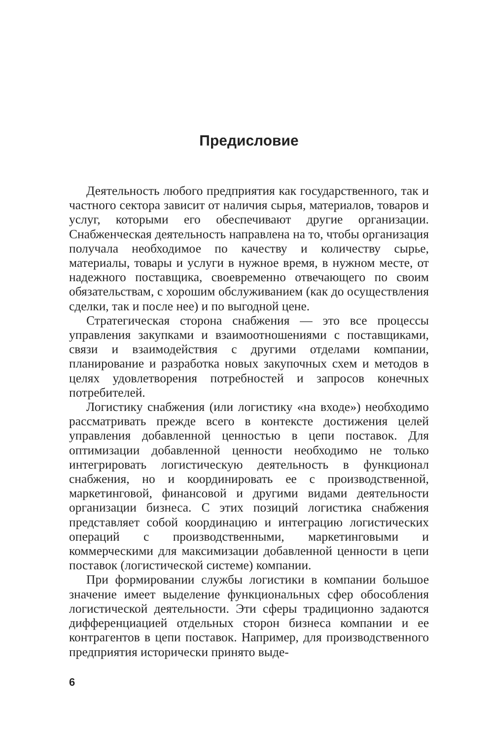Предисловие
Деятельность любого предприятия как государственного, так и частного сектора зависит от наличия сырья, материалов, товаров и услуг, которыми его обеспечивают другие организации. Снабженческая деятельность направлена на то, чтобы организация получала необходимое по качеству и количеству сырье, материалы, товары и услуги в нужное время, в нужном месте, от надежного поставщика, своевременно отвечающего по своим обязательствам, с хорошим обслуживанием (как до осуществления сделки, так и после нее) и по выгодной цене.
Стратегическая сторона снабжения — это все процессы управления закупками и взаимоотношениями с поставщиками, связи и взаимодействия с другими отделами компании, планирование и разработка новых закупочных схем и методов в целях удовлетворения потребностей и запросов конечных потребителей.
Логистику снабжения (или логистику «на входе») необходимо рассматривать прежде всего в контексте достижения целей управления добавленной ценностью в цепи поставок. Для оптимизации добавленной ценности необходимо не только интегрировать логистическую деятельность в функционал снабжения, но и координировать ее с производственной, маркетинговой, финансовой и другими видами деятельности организации бизнеса. С этих позиций логистика снабжения представляет собой координацию и интеграцию логистических операций с производственными, маркетинговыми и коммерческими для максимизации добавленной ценности в цепи поставок (логистической системе) компании.
При формировании службы логистики в компании большое значение имеет выделение функциональных сфер обособления логистической деятельности. Эти сферы традиционно задаются дифференциацией отдельных сторон бизнеса компании и ее контрагентов в цепи поставок. Например, для производственного предприятия исторически принято выде-
6